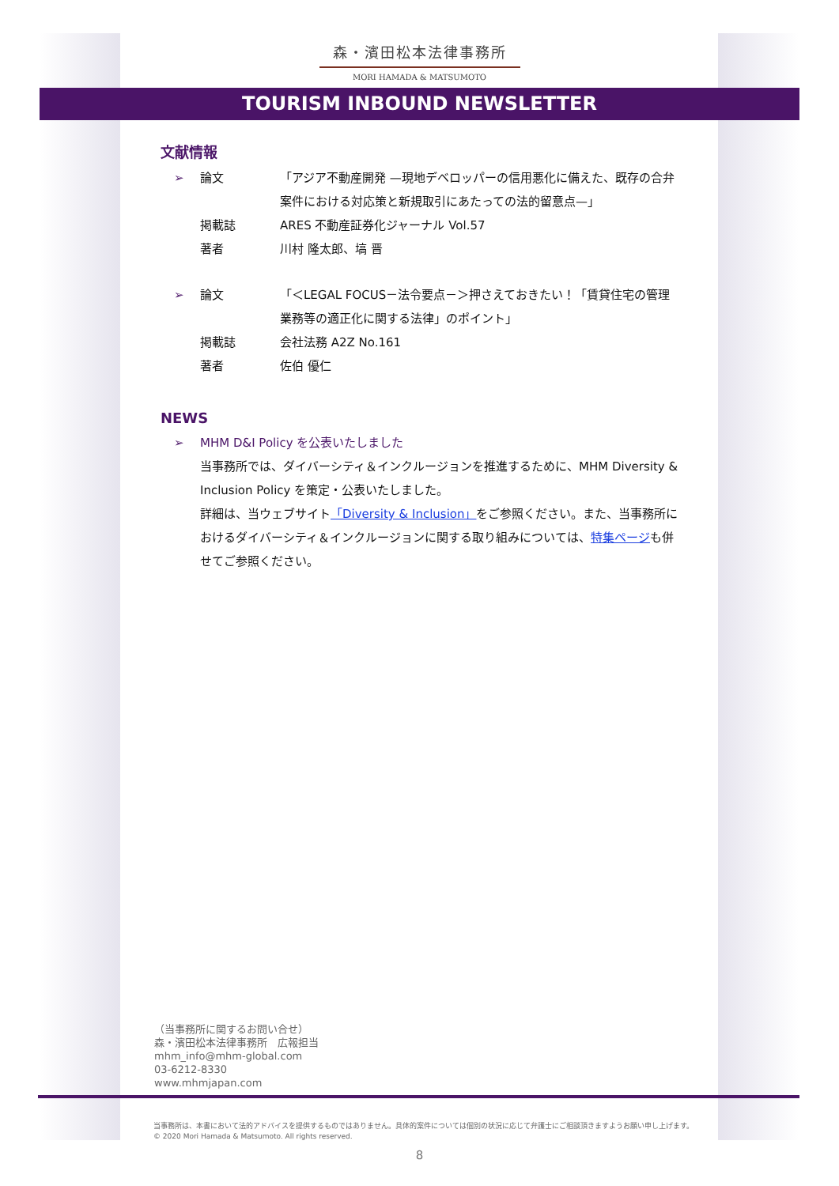森・濱田松本法律事務所
MORI HAMADA & MATSUMOTO
TOURISM INBOUND NEWSLETTER
文献情報
➢ 論文 「アジア不動産開発 —現地デベロッパーの信用悪化に備えた、既存の合弁案件における対応策と新規取引にあたっての法的留意点—」
掲載誌 ARES 不動産証券化ジャーナル Vol.57
著者 川村 隆太郎、塙 晋
➢ 論文 「＜LEGAL FOCUS－法令要点－＞押さえておきたい！「賃貸住宅の管理業務等の適正化に関する法律」のポイント」
掲載誌 会社法務 A2Z No.161
著者 佐伯 優仁
NEWS
➢ MHM D&I Policy を公表いたしました
当事務所では、ダイバーシティ＆インクルージョンを推進するために、MHM Diversity & Inclusion Policy を策定・公表いたしました。
詳細は、当ウェブサイト「Diversity & Inclusion」をご参照ください。また、当事務所におけるダイバーシティ＆インクルージョンに関する取り組みについては、特集ページも併せてご参照ください。
（当事務所に関するお問い合せ）
森・濱田松本法律事務所　広報担当
mhm_info@mhm-global.com
03-6212-8330
www.mhmjapan.com
当事務所は、本書において法的アドバイスを提供するものではありません。具体的案件については個別の状況に応じて弁護士にご相談頂きますようお願い申し上げます。
© 2020 Mori Hamada & Matsumoto. All rights reserved.
8